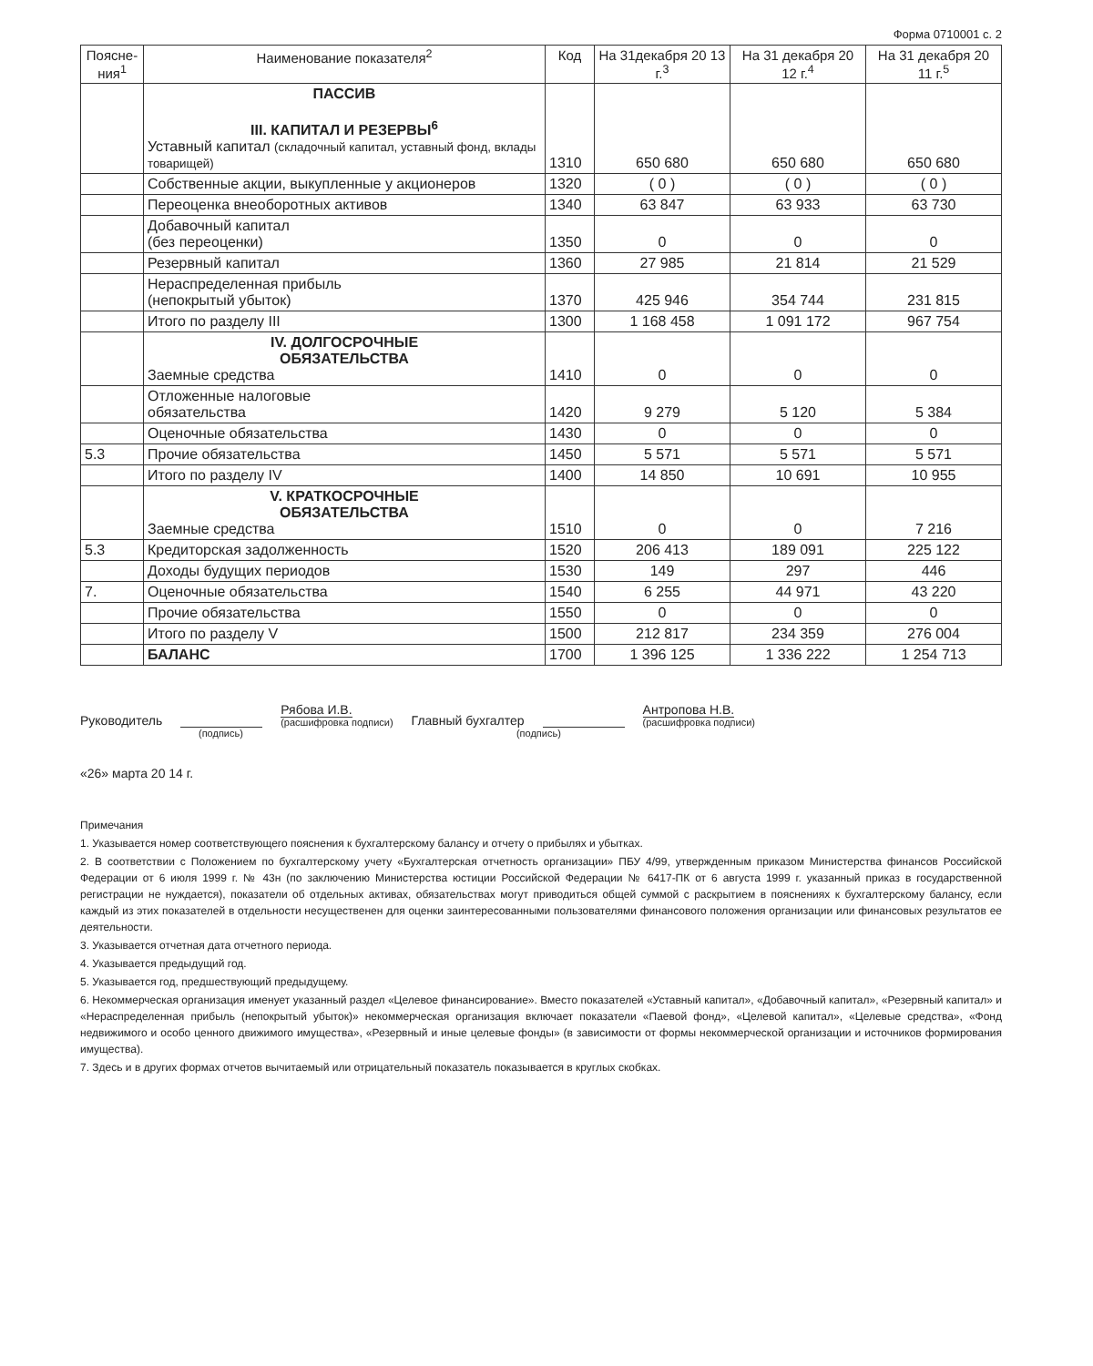Форма 0710001 с. 2
| Поясне-ния<sup>1</sup> | Наименование показателя<sup>2</sup> | Код | На 31декабря 20 13 г.<sup>3</sup> | На 31 декабря 20 12 г.<sup>4</sup> | На 31 декабря 20 11 г.<sup>5</sup> |
| --- | --- | --- | --- | --- | --- |
| | ПАССИВ III. КАПИТАЛ И РЕЗЕРВЫ<sup>6</sup> Уставный капитал (складочный капитал, уставный фонд, вклады товарищей) | 1310 | 650 680 | 650 680 | 650 680 |
| | Собственные акции, выкупленные у акционеров | 1320 | ( 0 ) | ( 0 ) | ( 0 ) |
| | Переоценка внеоборотных активов | 1340 | 63 847 | 63 933 | 63 730 |
| | Добавочный капитал (без переоценки) | 1350 | 0 | 0 | 0 |
| | Резервный капитал | 1360 | 27 985 | 21 814 | 21 529 |
| | Нераспределенная прибыль (непокрытый убыток) | 1370 | 425 946 | 354 744 | 231 815 |
| | Итого по разделу III | 1300 | 1 168 458 | 1 091 172 | 967 754 |
| | IV. ДОЛГОСРОЧНЫЕ ОБЯЗАТЕЛЬСТВА Заемные средства | 1410 | 0 | 0 | 0 |
| | Отложенные налоговые обязательства | 1420 | 9 279 | 5 120 | 5 384 |
| | Оценочные обязательства | 1430 | 0 | 0 | 0 |
| 5.3 | Прочие обязательства | 1450 | 5 571 | 5 571 | 5 571 |
| | Итого по разделу IV | 1400 | 14 850 | 10 691 | 10 955 |
| | V. КРАТКОСРОЧНЫЕ ОБЯЗАТЕЛЬСТВА Заемные средства | 1510 | 0 | 0 | 7 216 |
| 5.3 | Кредиторская задолженность | 1520 | 206 413 | 189 091 | 225 122 |
| | Доходы будущих периодов | 1530 | 149 | 297 | 446 |
| 7. | Оценочные обязательства | 1540 | 6 255 | 44 971 | 43 220 |
| | Прочие обязательства | 1550 | 0 | 0 | 0 |
| | Итого по разделу V | 1500 | 212 817 | 234 359 | 276 004 |
| | БАЛАНС | 1700 | 1 396 125 | 1 336 222 | 1 254 713 |
Руководитель Рябова И.В.
(расшифровка подписи) Главный бухгалтер Антропова Н.В.
(расшифровка подписи)
(подпись) (подпись)
«26» марта 20 14 г.
Примечания
1. Указывается номер соответствующего пояснения к бухгалтерскому балансу и отчету о прибылях и убытках.
2. В соответствии с Положением по бухгалтерскому учету «Бухгалтерская отчетность организации» ПБУ 4/99, утвержденным приказом Министерства финансов Российской Федерации от 6 июля 1999 г. № 43н (по заключению Министерства юстиции Российской Федерации № 6417-ПК от 6 августа 1999 г. указанный приказ в государственной регистрации не нуждается), показатели об отдельных активах, обязательствах могут приводиться общей суммой с раскрытием в пояснениях к бухгалтерскому балансу, если каждый из этих показателей в отдельности несущественен для оценки заинтересованными пользователями финансового положения организации или финансовых результатов ее деятельности.
3. Указывается отчетная дата отчетного периода.
4. Указывается предыдущий год.
5. Указывается год, предшествующий предыдущему.
6. Некоммерческая организация именует указанный раздел «Целевое финансирование». Вместо показателей «Уставный капитал», «Добавочный капитал», «Резервный капитал» и «Нераспределенная прибыль (непокрытый убыток)» некоммерческая организация включает показатели «Паевой фонд», «Целевой капитал», «Целевые средства», «Фонд недвижимого и особо ценного движимого имущества», «Резервный и иные целевые фонды» (в зависимости от формы некоммерческой организации и источников формирования имущества).
7. Здесь и в других формах отчетов вычитаемый или отрицательный показатель показывается в круглых скобках.